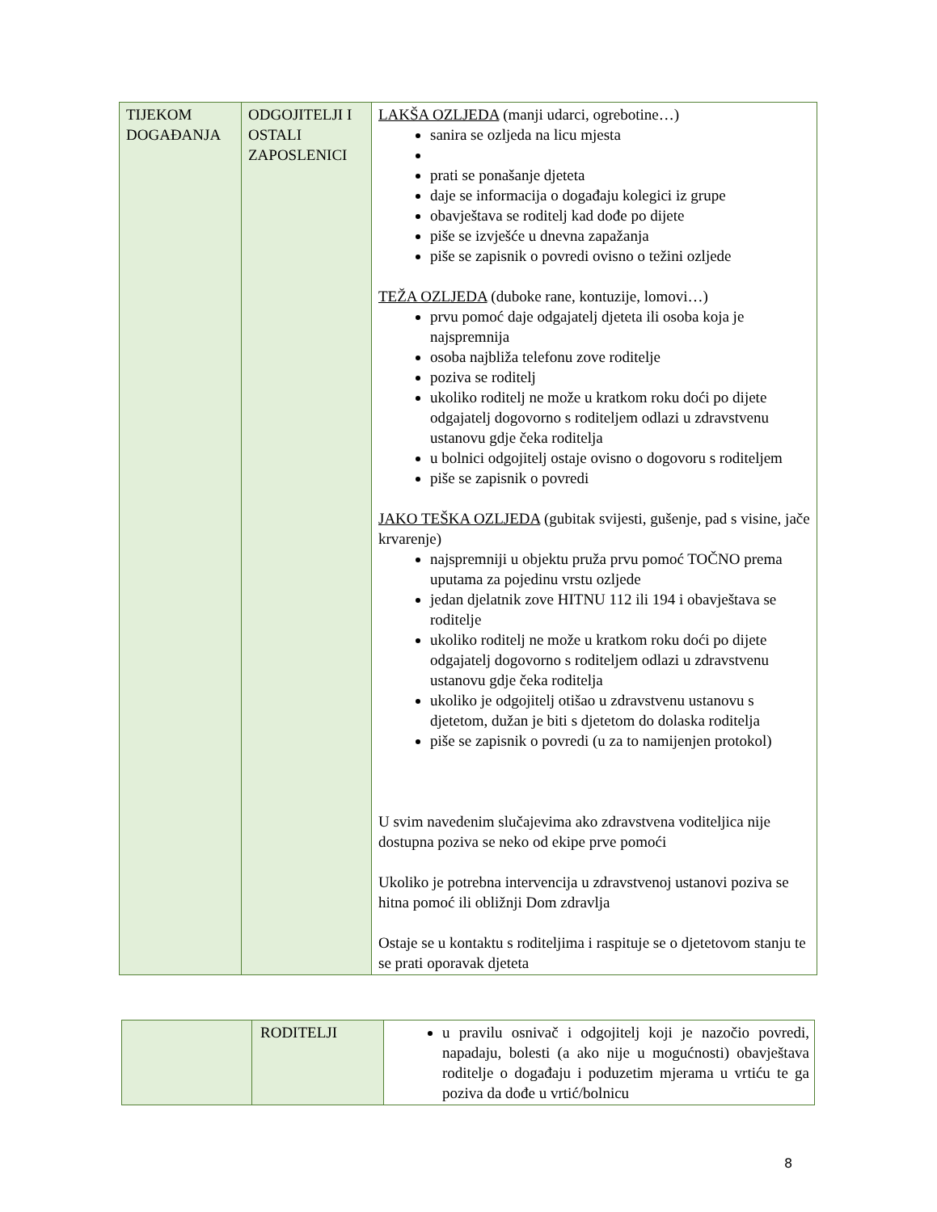| TIJEKOM DOGAĐANJA | ODGOJITELJI I OSTALI ZAPOSLENICI | LAKŠA OZLJEDA (manji udarci, ogrebotine…) sanira se ozljeda na licu mjesta prati se ponašanje djeteta daje se informacija o događaju kolegici iz grupe obavještava se roditelj kad dođe po dijete piše se izvješće u dnevna zapažanja piše se zapisnik o povredi ovisno o težini ozljede TEŽA OZLJEDA (duboke rane, kontuzije, lomovi…) prvu pomoć daje odgajatelj djeteta ili osoba koja je najspremnija osoba najbliža telefonu zove roditelje poziva se roditelj ukoliko roditelj ne može u kratkom roku doći po dijete odgajatelj dogovorno s roditeljem odlazi u zdravstvenu ustanovu gdje čeka roditelja u bolnici odgojitelj ostaje ovisno o dogovoru s roditeljem piše se zapisnik o povredi JAKO TEŠKA OZLJEDA (gubitak svijesti, gušenje, pad s visine, jače krvarenje) najspremniji u objektu pruža prvu pomoć TOČNO prema uputama za pojedinu vrstu ozljede jedan djelatnik zove HITNU 112 ili 194 i obavještava se roditelje ukoliko roditelj ne može u kratkom roku doći po dijete odgajatelj dogovorno s roditeljem odlazi u zdravstvenu ustanovu gdje čeka roditelja ukoliko je odgojitelj otišao u zdravstvenu ustanovu s djetetom, dužan je biti s djetetom do dolaska roditelja piše se zapisnik o povredi (u za to namijenjen protokol) U svim navedenim slučajevima ako zdravstvena voditeljica nije dostupna poziva se neko od ekipe prve pomoći Ukoliko je potrebna intervencija u zdravstvenoj ustanovi poziva se hitna pomoć ili obližnji Dom zdravlja Ostaje se u kontaktu s roditeljima i raspituje se o djetetovom stanju te se prati oporavak djeteta |
| | RODITELJI | u pravilu osnivač i odgojitelj koji je nazočio povredi, napadaju, bolesti (a ako nije u mogućnosti) obavještava roditelje o događaju i poduzetim mjerama u vrtiću te ga poziva da dođe u vrtić/bolnicu |
8